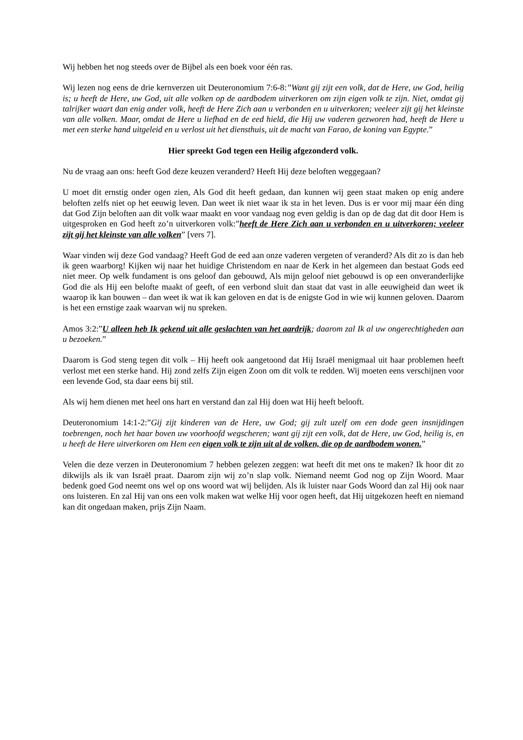Wij hebben het nog steeds over de Bijbel als een boek voor één ras.
Wij lezen nog eens de drie kernverzen uit Deuteronomium 7:6-8:”Want gij zijt een volk, dat de Here, uw God, heilig is; u heeft de Here, uw God, uit alle volken op de aardbodem uitverkoren om zijn eigen volk te zijn. Niet, omdat gij talrijker waart dan enig ander volk, heeft de Here Zich aan u verbonden en u uitverkoren; veeleer zijt gij het kleinste van alle volken. Maar, omdat de Here u liefhad en de eed hield, die Hij uw vaderen gezworen had, heeft de Here u met een sterke hand uitgeleid en u verlost uit het diensthuis, uit de macht van Farao, de koning van Egypte.”
Hier spreekt God tegen een Heilig afgezonderd volk.
Nu de vraag aan ons: heeft God deze keuzen veranderd? Heeft Hij deze beloften weggegaan?
U moet dit ernstig onder ogen zien, Als God dit heeft gedaan, dan kunnen wij geen staat maken op enig andere beloften zelfs niet op het eeuwig leven. Dan weet ik niet waar ik sta in het leven. Dus is er voor mij maar één ding dat God Zijn beloften aan dit volk waar maakt en voor vandaag nog even geldig is dan op de dag dat dit door Hem is uitgesproken en God heeft zo’n uitverkoren volk:”heeft de Here Zich aan u verbonden en u uitverkoren; veeleer zijt gij het kleinste van alle volken” [vers 7].
Waar vinden wij deze God vandaag? Heeft God de eed aan onze vaderen vergeten of veranderd? Als dit zo is dan heb ik geen waarborg! Kijken wij naar het huidige Christendom en naar de Kerk in het algemeen dan bestaat Gods eed niet meer. Op welk fundament is ons geloof dan gebouwd, Als mijn geloof niet gebouwd is op een onveranderlijke God die als Hij een belofte maakt of geeft, of een verbond sluit dan staat dat vast in alle eeuwigheid dan weet ik waarop ik kan bouwen – dan weet ik wat ik kan geloven en dat is de enigste God in wie wij kunnen geloven. Daarom is het een ernstige zaak waarvan wij nu spreken.
Amos 3:2:”U alleen heb Ik gekend uit alle geslachten van het aardrijk; daarom zal Ik al uw ongerechtigheden aan u bezoeken.”
Daarom is God steng tegen dit volk – Hij heeft ook aangetoond dat Hij Israël menigmaal uit haar problemen heeft verlost met een sterke hand. Hij zond zelfs Zijn eigen Zoon om dit volk te redden. Wij moeten eens verschijnen voor een levende God, sta daar eens bij stil.
Als wij hem dienen met heel ons hart en verstand dan zal Hij doen wat Hij heeft belooft.
Deuteronomium 14:1-2:”Gij zijt kinderen van de Here, uw God; gij zult uzelf om een dode geen insnijdingen toebrengen, noch het haar boven uw voorhoofd wegscheren; want gij zijt een volk, dat de Here, uw God, heilig is, en u heeft de Here uitverkoren om Hem een eigen volk te zijn uit al de volken, die op de aardbodem wonen.”
Velen die deze verzen in Deuteronomium 7 hebben gelezen zeggen: wat heeft dit met ons te maken? Ik hoor dit zo dikwijls als ik van Israël praat. Daarom zijn wij zo’n slap volk. Niemand neemt God nog op Zijn Woord. Maar bedenk goed God neemt ons wel op ons woord wat wij belijden. Als ik luister naar Gods Woord dan zal Hij ook naar ons luisteren. En zal Hij van ons een volk maken wat welke Hij voor ogen heeft, dat Hij uitgekozen heeft en niemand kan dit ongedaan maken, prijs Zijn Naam.